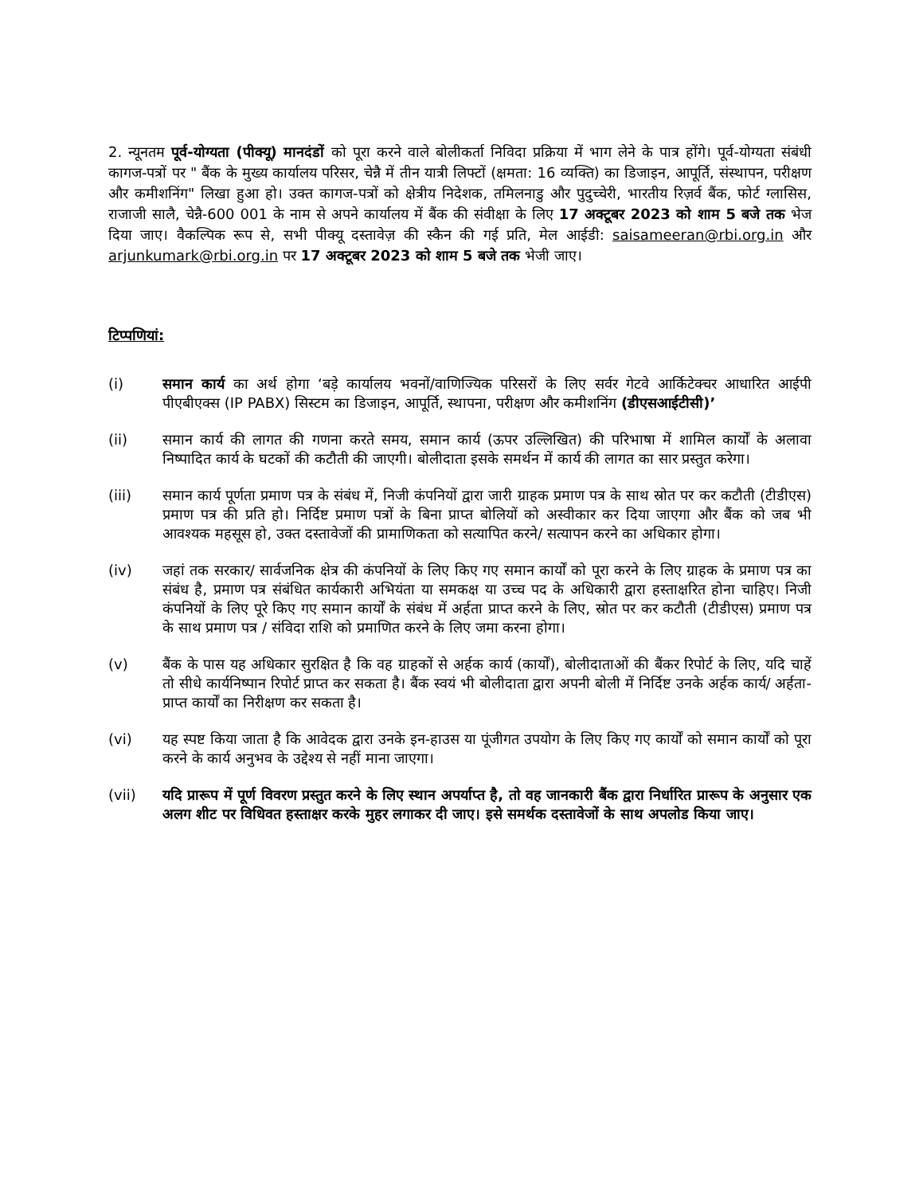2. न्यूनतम पूर्व-योग्यता (पीक्यू) मानदंडों को पूरा करने वाले बोलीकर्ता निविदा प्रक्रिया में भाग लेने के पात्र होंगे। पूर्व-योग्यता संबंधी कागज-पत्रों पर " बैंक के मुख्य कार्यालय परिसर, चेन्नै में तीन यात्री लिफ्टों (क्षमता: 16 व्यक्ति) का डिजाइन, आपूर्ति, संस्थापन, परीक्षण और कमीशनिंग" लिखा हुआ हो। उक्त कागज-पत्रों को क्षेत्रीय निदेशक, तमिलनाडु और पुदुच्चेरी, भारतीय रिज़र्व बैंक, फोर्ट ग्लासिस, राजाजी सालै, चेन्नै-600 001 के नाम से अपने कार्यालय में बैंक की संवीक्षा के लिए 17 अक्टूबर 2023 को शाम 5 बजे तक भेज दिया जाए। वैकल्पिक रूप से, सभी पीक्यू दस्तावेज़ की स्कैन की गई प्रति, मेल आईडी: saisameeran@rbi.org.in और arjunkumark@rbi.org.in पर 17 अक्टूबर 2023 को शाम 5 बजे तक भेजी जाए।
टिप्पणियां:
(i) समान कार्य का अर्थ होगा ‘बड़े कार्यालय भवनों/वाणिज्यिक परिसरों के लिए सर्वर गेटवे आर्किटेक्चर आधारित आईपी पीएबीएक्स (IP PABX) सिस्टम का डिजाइन, आपूर्ति, स्थापना, परीक्षण और कमीशनिंग (डीएसआईटीसी)’
(ii) समान कार्य की लागत की गणना करते समय, समान कार्य (ऊपर उल्लिखित) की परिभाषा में शामिल कार्यों के अलावा निष्पादित कार्य के घटकों की कटौती की जाएगी। बोलीदाता इसके समर्थन में कार्य की लागत का सार प्रस्तुत करेगा।
(iii) समान कार्य पूर्णता प्रमाण पत्र के संबंध में, निजी कंपनियों द्वारा जारी ग्राहक प्रमाण पत्र के साथ स्रोत पर कर कटौती (टीडीएस) प्रमाण पत्र की प्रति हो। निर्दिष्ट प्रमाण पत्रों के बिना प्राप्त बोलियों को अस्वीकार कर दिया जाएगा और बैंक को जब भी आवश्यक महसूस हो, उक्त दस्तावेजों की प्रामाणिकता को सत्यापित करने/ सत्यापन करने का अधिकार होगा।
(iv) जहां तक सरकार/ सार्वजनिक क्षेत्र की कंपनियों के लिए किए गए समान कार्यों को पूरा करने के लिए ग्राहक के प्रमाण पत्र का संबंध है, प्रमाण पत्र संबंधित कार्यकारी अभियंता या समकक्ष या उच्च पद के अधिकारी द्वारा हस्ताक्षरित होना चाहिए। निजी कंपनियों के लिए पूरे किए गए समान कार्यों के संबंध में अर्हता प्राप्त करने के लिए, स्रोत पर कर कटौती (टीडीएस) प्रमाण पत्र के साथ प्रमाण पत्र / संविदा राशि को प्रमाणित करने के लिए जमा करना होगा।
(v) बैंक के पास यह अधिकार सुरक्षित है कि वह ग्राहकों से अर्हक कार्य (कार्यों), बोलीदाताओं की बैंकर रिपोर्ट के लिए, यदि चाहें तो सीधे कार्यनिष्पान रिपोर्ट प्राप्त कर सकता है। बैंक स्वयं भी बोलीदाता द्वारा अपनी बोली में निर्दिष्ट उनके अर्हक कार्य/ अर्हता-प्राप्त कार्यों का निरीक्षण कर सकता है।
(vi) यह स्पष्ट किया जाता है कि आवेदक द्वारा उनके इन-हाउस या पूंजीगत उपयोग के लिए किए गए कार्यों को समान कार्यों को पूरा करने के कार्य अनुभव के उद्देश्य से नहीं माना जाएगा।
(vii) यदि प्रारूप में पूर्ण विवरण प्रस्तुत करने के लिए स्थान अपर्याप्त है, तो वह जानकारी बैंक द्वारा निर्धारित प्रारूप के अनुसार एक अलग शीट पर विधिवत हस्ताक्षर करके मुहर लगाकर दी जाए। इसे समर्थक दस्तावेजों के साथ अपलोड किया जाए।